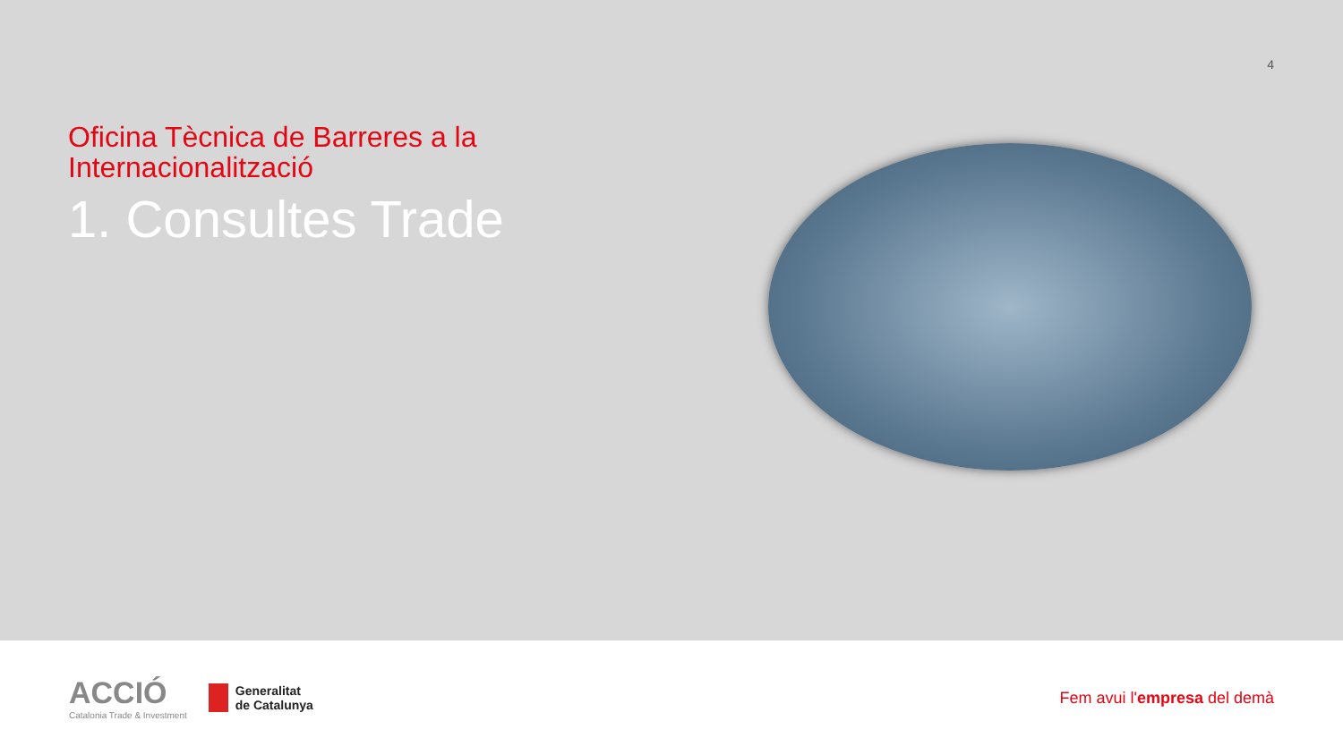4
Oficina Tècnica de Barreres a la
Internacionalització
1. Consultes Trade
ACCIÓ
Catalonia Trade & Investment
Generalitat
de Catalunya
Fem avui l'empresa del demà